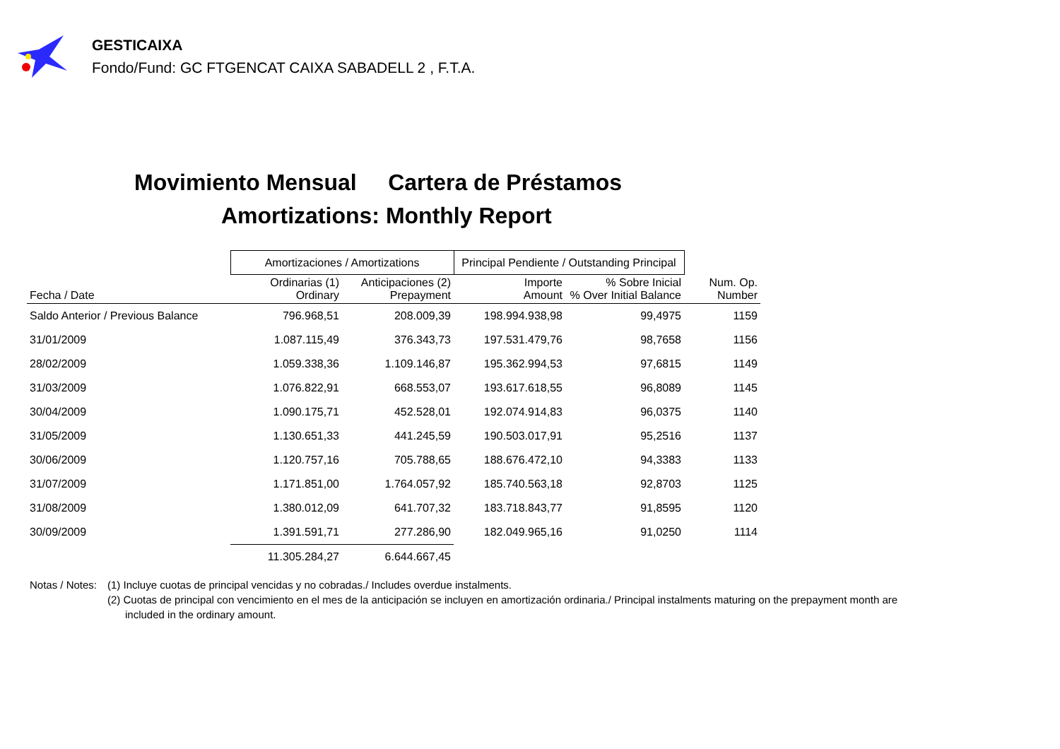GESTICAIXA
Fondo/Fund: GC FTGENCAT CAIXA SABADELL 2 , F.T.A.
Movimiento Mensual Cartera de Préstamos
Amortizations: Monthly Report
| | Amortizaciones / Amortizations | | Principal Pendiente / Outstanding Principal | | |
| --- | --- | --- | --- | --- | --- |
| Fecha / Date | Ordinarias (1) Ordinary | Anticipaciones (2) Prepayment | Importe Amount | % Sobre Inicial % Over Initial Balance | Num. Op. Number |
| Saldo Anterior / Previous Balance | 796.968,51 | 208.009,39 | 198.994.938,98 | 99,4975 | 1159 |
| 31/01/2009 | 1.087.115,49 | 376.343,73 | 197.531.479,76 | 98,7658 | 1156 |
| 28/02/2009 | 1.059.338,36 | 1.109.146,87 | 195.362.994,53 | 97,6815 | 1149 |
| 31/03/2009 | 1.076.822,91 | 668.553,07 | 193.617.618,55 | 96,8089 | 1145 |
| 30/04/2009 | 1.090.175,71 | 452.528,01 | 192.074.914,83 | 96,0375 | 1140 |
| 31/05/2009 | 1.130.651,33 | 441.245,59 | 190.503.017,91 | 95,2516 | 1137 |
| 30/06/2009 | 1.120.757,16 | 705.788,65 | 188.676.472,10 | 94,3383 | 1133 |
| 31/07/2009 | 1.171.851,00 | 1.764.057,92 | 185.740.563,18 | 92,8703 | 1125 |
| 31/08/2009 | 1.380.012,09 | 641.707,32 | 183.718.843,77 | 91,8595 | 1120 |
| 30/09/2009 | 1.391.591,71 | 277.286,90 | 182.049.965,16 | 91,0250 | 1114 |
| | 11.305.284,27 | 6.644.667,45 | | | |
Notas / Notes:
(1) Incluye cuotas de principal vencidas y no cobradas./ Includes overdue instalments.
(2) Cuotas de principal con vencimiento en el mes de la anticipación se incluyen en amortización ordinaria./ Principal instalments maturing on the prepayment month are
included in the ordinary amount.